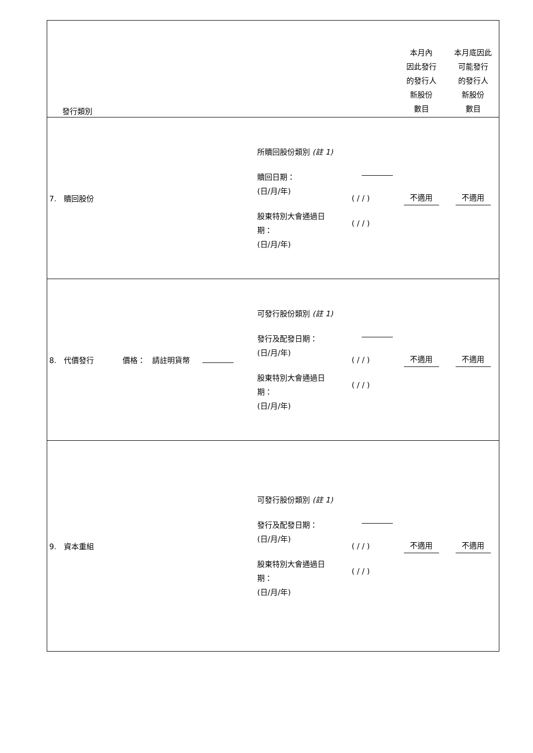| 發行類別 | | | 本月內 因此發行 的發行人 新股份 數目 | 本月底因此 可能發行 的發行人 新股份 數目 |
| 7. 贖回股份 | 所贖回股份類別 (註 1) 贖回日期： (日/月/年) 股東特別大會通過日 期： (日/月/年) | ( / / ) ( / / ) | 不適用 | 不適用 |
| 8. 代價發行 價格： 請註明貨幣 | 可發行股份類別 (註 1) 發行及配發日期： (日/月/年) 股東特別大會通過日 期： (日/月/年) | ( / / ) ( / / ) | 不適用 | 不適用 |
| 9. 資本重組 | 可發行股份類別 (註 1) 發行及配發日期： (日/月/年) 股東特別大會通過日 期： (日/月/年) | ( / / ) ( / / ) | 不適用 | 不適用 |